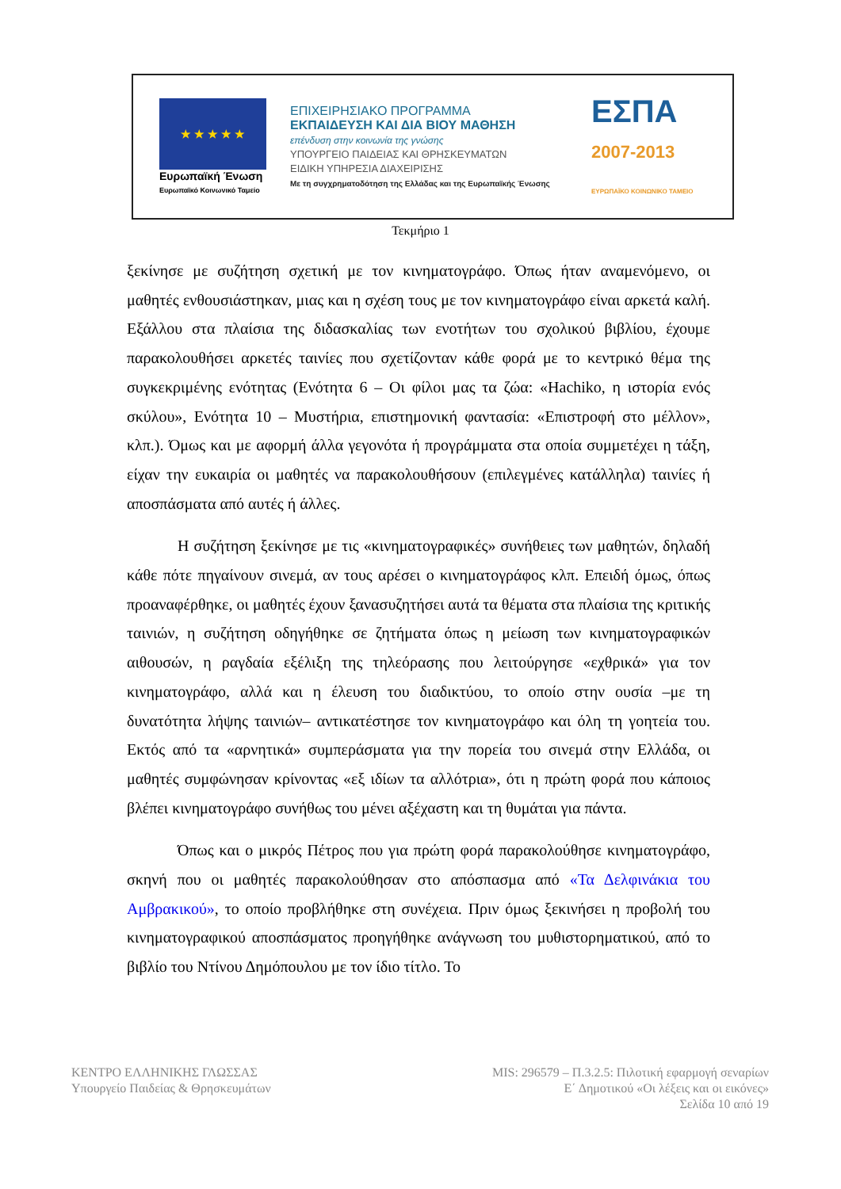★ ★ ★ ★ ★
Ευρωπαϊκή Ένωση
Ευρωπαϊκό Κοινωνικό Ταμείο
ΕΠΙΧΕΙΡΗΣΙΑΚΟ ΠΡΟΓΡΑΜΜΑ
ΕΚΠΑΙΔΕΥΣΗ ΚΑΙ ΔΙΑ ΒΙΟΥ ΜΑΘΗΣΗ
επένδυση στην κοινωνία της γνώσης
ΥΠΟΥΡΓΕΙΟ ΠΑΙΔΕΙΑΣ ΚΑΙ ΘΡΗΣΚΕΥΜΑΤΩΝ
ΕΙΔΙΚΗ ΥΠΗΡΕΣΙΑ ΔΙΑΧΕΙΡΙΣΗΣ
Με τη συγχρηματοδότηση της Ελλάδας και της Ευρωπαϊκής Ένωσης
ΕΣΠΑ
2007-2013
ΕΥΡΩΠΑΪΚΟ ΚΟΙΝΩΝΙΚΟ ΤΑΜΕΙΟ
Τεκμήριο 1
ξεκίνησε με συζήτηση σχετική με τον κινηματογράφο. Όπως ήταν αναμενόμενο, οι μαθητές ενθουσιάστηκαν, μιας και η σχέση τους με τον κινηματογράφο είναι αρκετά καλή. Εξάλλου στα πλαίσια της διδασκαλίας των ενοτήτων του σχολικού βιβλίου, έχουμε παρακολουθήσει αρκετές ταινίες που σχετίζονταν κάθε φορά με το κεντρικό θέμα της συγκεκριμένης ενότητας (Ενότητα 6 – Οι φίλοι μας τα ζώα: «Hachiko, η ιστορία ενός σκύλου», Ενότητα 10 – Μυστήρια, επιστημονική φαντασία: «Επιστροφή στο μέλλον», κλπ.). Όμως και με αφορμή άλλα γεγονότα ή προγράμματα στα οποία συμμετέχει η τάξη, είχαν την ευκαιρία οι μαθητές να παρακολουθήσουν (επιλεγμένες κατάλληλα) ταινίες ή αποσπάσματα από αυτές ή άλλες.
Η συζήτηση ξεκίνησε με τις «κινηματογραφικές» συνήθειες των μαθητών, δηλαδή κάθε πότε πηγαίνουν σινεμά, αν τους αρέσει ο κινηματογράφος κλπ. Επειδή όμως, όπως προαναφέρθηκε, οι μαθητές έχουν ξανασυζητήσει αυτά τα θέματα στα πλαίσια της κριτικής ταινιών, η συζήτηση οδηγήθηκε σε ζητήματα όπως η μείωση των κινηματογραφικών αιθουσών, η ραγδαία εξέλιξη της τηλεόρασης που λειτούργησε «εχθρικά» για τον κινηματογράφο, αλλά και η έλευση του διαδικτύου, το οποίο στην ουσία –με τη δυνατότητα λήψης ταινιών– αντικατέστησε τον κινηματογράφο και όλη τη γοητεία του. Εκτός από τα «αρνητικά» συμπεράσματα για την πορεία του σινεμά στην Ελλάδα, οι μαθητές συμφώνησαν κρίνοντας «εξ ιδίων τα αλλότρια», ότι η πρώτη φορά που κάποιος βλέπει κινηματογράφο συνήθως του μένει αξέχαστη και τη θυμάται για πάντα.
Όπως και ο μικρός Πέτρος που για πρώτη φορά παρακολούθησε κινηματογράφο, σκηνή που οι μαθητές παρακολούθησαν στο απόσπασμα από «Τα Δελφινάκια του Αμβρακικού», το οποίο προβλήθηκε στη συνέχεια. Πριν όμως ξεκινήσει η προβολή του κινηματογραφικού αποσπάσματος προηγήθηκε ανάγνωση του μυθιστορηματικού, από το βιβλίο του Ντίνου Δημόπουλου με τον ίδιο τίτλο. Το
ΚΕΝΤΡΟ ΕΛΛΗΝΙΚΗΣ ΓΛΩΣΣΑΣ
Υπουργείο Παιδείας & Θρησκευμάτων
MIS: 296579 – Π.3.2.5: Πιλοτική εφαρμογή σεναρίων
Ε΄ Δημοτικού «Οι λέξεις και οι εικόνες»
Σελίδα 10 από 19